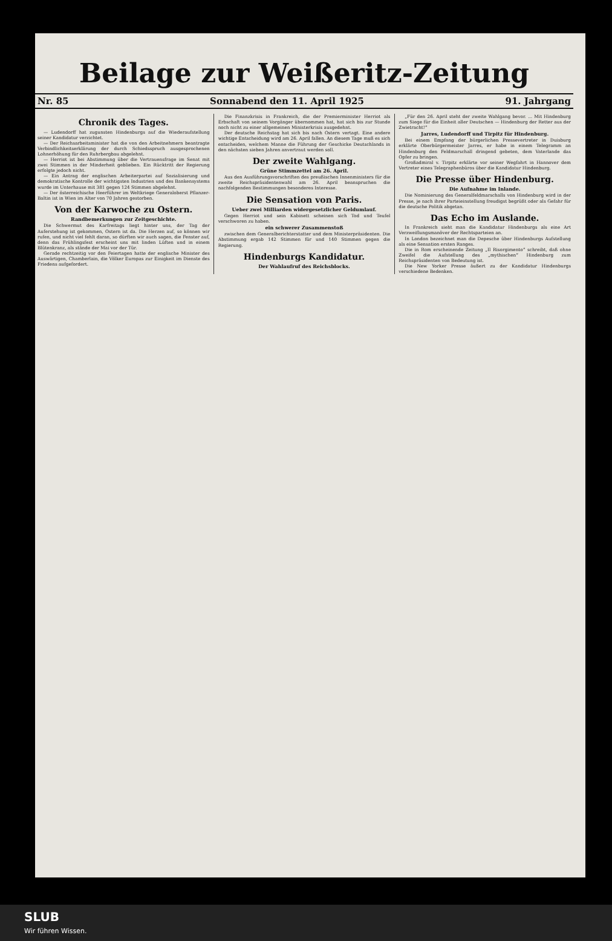Beilage zur Weißeritz-Zeitung
Nr. 85 Sonnabend den 11. April 1925 91. Jahrgang
Chronik des Tages.
— Ludendorff hat zugunsten Hindenburgs auf die Wiederaufstellung seiner Kandidatur verzichtet.
— Der Reichsarbeitsminister hat die von den Arbeitnehmern beantragte Verbindlichkeitserklärung der durch Schiedsspruch ausgesprochenen Lohnerhöhung für den Ruhrbergbau abgelehnt.
— Herriot ist bei Abstimmung über die Vertrauensfrage im Senat mit zwei Stimmen in der Minderheit geblieben. Ein Rücktritt der Regierung erfolgte jedoch nicht.
— Ein Antrag der englischen Arbeiterpartei auf Sozialisierung und demokratische Kontrolle der wichtigsten Industrien und des Bankensystems wurde im Unterhause mit 381 gegen 124 Stimmen abgelehnt.
— Der österreichische Heerführer im Weltkriege Generaloberst Pflanzer-Baltin ist in Wien im Alter von 70 Jahren gestorben.
Von der Karwoche zu Ostern.
Randbemerkungen zur Zeitgeschichte.
Die Schwermut des Karfreitags liegt hinter uns, der Tag der Auferstehung ist gekommen, Ostern ist da. Die Herzen auf, so können wir rufen, und nicht viel fehlt daran, so dürften wir auch sagen, die Fenster auf, denn das Frühlingsfest erscheint uns mit linden Lüften und in einem Blütenkranz, als stände der Mai vor der Tür.
Gerade rechtzeitig vor den Feiertagen hatte der englische Minister des Auswärtigen, Chamberlain, die Völker Europas zur Einigkeit im Dienste des Friedens aufgefordert.
Die Finanzkrisis in Frankreich, die der Premierminister Herriot als Erbschaft von seinem Vorgänger übernommen hat, hat sich bis zur Stunde noch nicht zu einer allgemeinen Ministerkrisis ausgedehnt.
Der deutsche Reichstag hat sich bis nach Ostern vertagt. Eine andere wichtige Entscheidung wird am 26. April fallen. An diesem Tage muß es sich entscheiden, welchem Manne die Führung der Geschicke Deutschlands in den nächsten sieben Jahren anvertraut werden soll.
Der zweite Wahlgang.
Grüne Stimmzettel am 26. April.
Aus den Ausführungsvorschriften des preußischen Innenministers für die zweite Reichspräsidentenwahl am 26. April beanspruchen die nachfolgenden Bestimmungen besonderes Interesse.
Die Sensation von Paris.
Ueber zwei Milliarden widergesetzlicher Geldumlauf.
Gegen Herriot und sein Kabinett scheinen sich Tod und Teufel verschworen zu haben.
ein schwerer Zusammenstoß
zwischen dem Generalberichterstatter und dem Ministerpräsidenten. Die Abstimmung ergab 142 Stimmen für und 140 Stimmen gegen die Regierung.
Hindenburgs Kandidatur.
Der Wahlaufruf des Reichsblocks.
„Für den 26. April steht der zweite Wahlgang bevor. ... Mit Hindenburg zum Siege für die Einheit aller Deutschen — Hindenburg der Retter aus der Zwietracht!“
Jarres, Ludendorff und Tirpitz für Hindenburg.
Bei einem Empfang der bürgerlichen Pressevertreter in Duisburg erklärte Oberbürgermeister Jarres, er habe in einem Telegramm an Hindenburg den Feldmarschall dringend gebeten, dem Vaterlande das Opfer zu bringen.
Großadmiral v. Tirpitz erklärte vor seiner Wegfahrt in Hannover dem Vertreter eines Telegraphenbüros über die Kandidatur Hindenburg.
Die Presse über Hindenburg.
Die Aufnahme im Inlande.
Die Nominierung des Generalfeldmarschalls von Hindenburg wird in der Presse, je nach ihrer Parteieinstellung freudigst begrüßt oder als Gefahr für die deutsche Politik abgetan.
Das Echo im Auslande.
In Frankreich sieht man die Kandidatur Hindenburgs als eine Art Verzweiflungsmanöver der Rechtsparteien an.
In London bezeichnet man die Depesche über Hindenburgs Aufstellung als eine Sensation ersten Ranges.
Die in Rom erscheinende Zeitung „Il Risorgimento“ schreibt, daß ohne Zweifel die Aufstellung des „mythischen“ Hindenburg zum Reichspräsidenten von Bedeutung ist.
Die New Yorker Presse äußert zu der Kandidatur Hindenburgs verschiedene Bedenken.
SLUB
Wir führen Wissen.